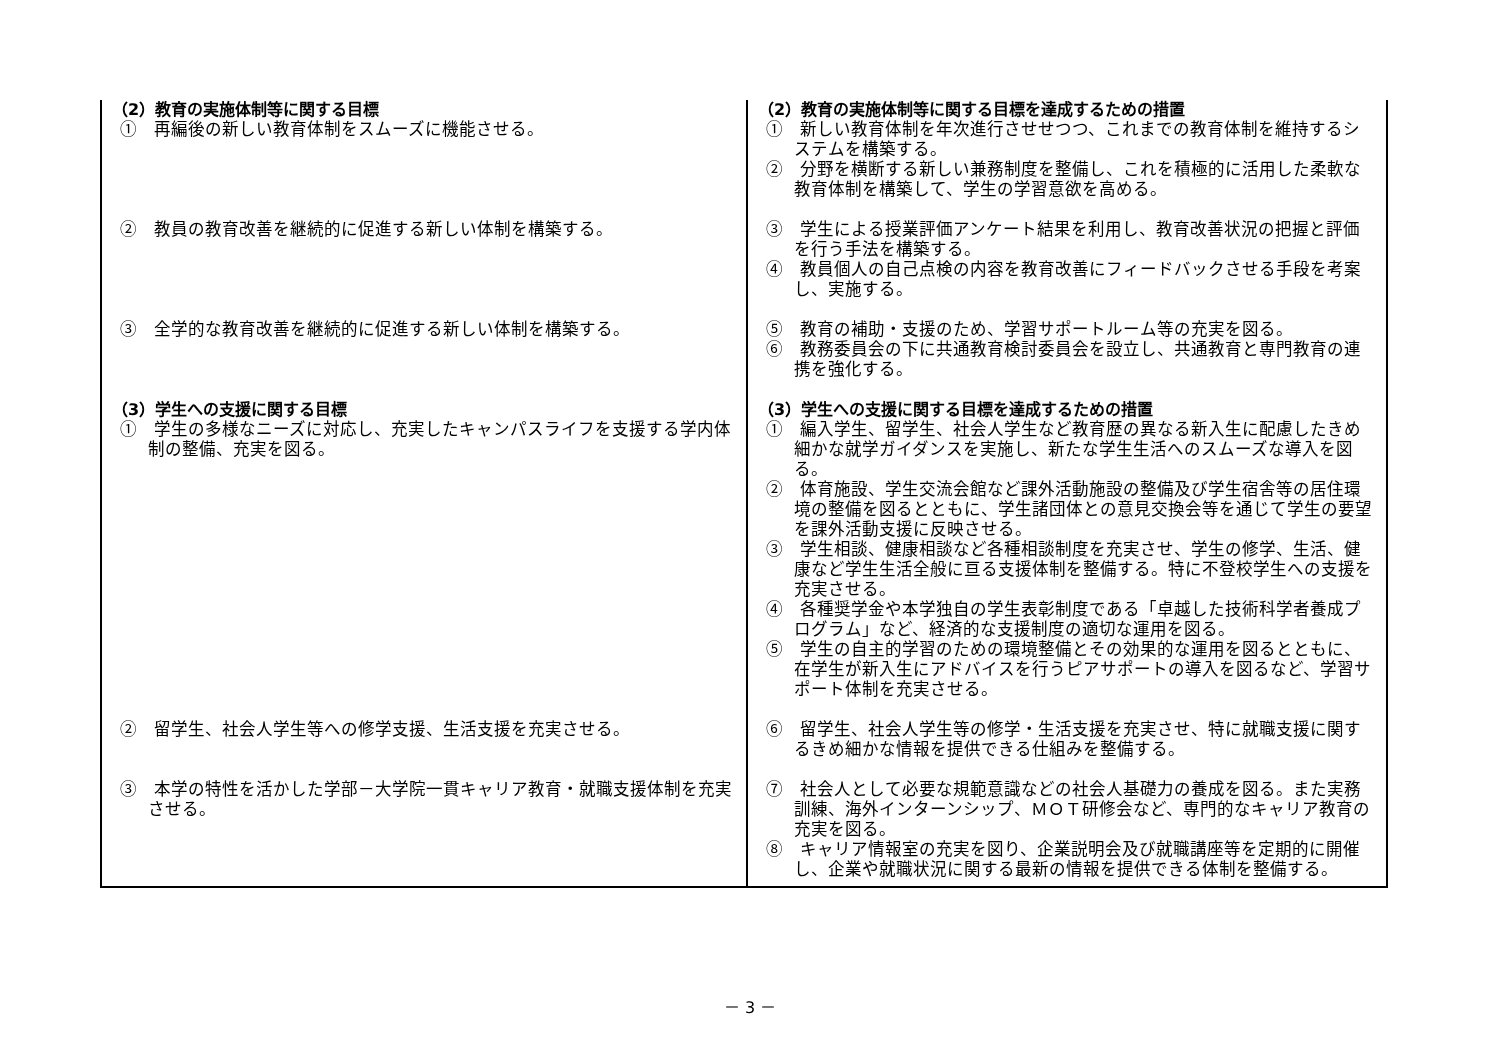| （2）教育の実施体制等に関する目標 | （2）教育の実施体制等に関する目標を達成するための措置 |
| ① 再編後の新しい教育体制をスムーズに機能させる。 | ① 新しい教育体制を年次進行させせつつ、これまでの教育体制を維持するシステムを構築する。 ② 分野を横断する新しい兼務制度を整備し、これを積極的に活用した柔軟な教育体制を構築して、学生の学習意欲を高める。 |
| ② 教員の教育改善を継続的に促進する新しい体制を構築する。 | ③ 学生による授業評価アンケート結果を利用し、教育改善状況の把握と評価を行う手法を構築する。 ④ 教員個人の自己点検の内容を教育改善にフィードバックさせる手段を考案し、実施する。 |
| ③ 全学的な教育改善を継続的に促進する新しい体制を構築する。 | ⑤ 教育の補助・支援のため、学習サポートルーム等の充実を図る。 ⑥ 教務委員会の下に共通教育検討委員会を設立し、共通教育と専門教育の連携を強化する。 |
| （3）学生への支援に関する目標 | （3）学生への支援に関する目標を達成するための措置 |
| ① 学生の多様なニーズに対応し、充実したキャンパスライフを支援する学内体制の整備、充実を図る。 | ① 編入学生、留学生、社会人学生など教育歴の異なる新入生に配慮したきめ細かな就学ガイダンスを実施し、新たな学生生活へのスムーズな導入を図る。 ② 体育施設、学生交流会館など課外活動施設の整備及び学生宿舎等の居住環境の整備を図るとともに、学生諸団体との意見交換会等を通じて学生の要望を課外活動支援に反映させる。 ③ 学生相談、健康相談など各種相談制度を充実させ、学生の修学、生活、健康など学生生活全般に亘る支援体制を整備する。特に不登校学生への支援を充実させる。 ④ 各種奨学金や本学独自の学生表彰制度である「卓越した技術科学者養成プログラム」など、経済的な支援制度の適切な運用を図る。 ⑤ 学生の自主的学習のための環境整備とその効果的な運用を図るとともに、在学生が新入生にアドバイスを行うピアサポートの導入を図るなど、学習サポート体制を充実させる。 |
| ② 留学生、社会人学生等への修学支援、生活支援を充実させる。 | ⑥ 留学生、社会人学生等の修学・生活支援を充実させ、特に就職支援に関するきめ細かな情報を提供できる仕組みを整備する。 |
| ③ 本学の特性を活かした学部－大学院一貫キャリア教育・就職支援体制を充実させる。 | ⑦ 社会人として必要な規範意識などの社会人基礎力の養成を図る。また実務訓練、海外インターンシップ、ＭＯＴ研修会など、専門的なキャリア教育の充実を図る。 ⑧ キャリア情報室の充実を図り、企業説明会及び就職講座等を定期的に開催し、企業や就職状況に関する最新の情報を提供できる体制を整備する。 |
－ 3 －